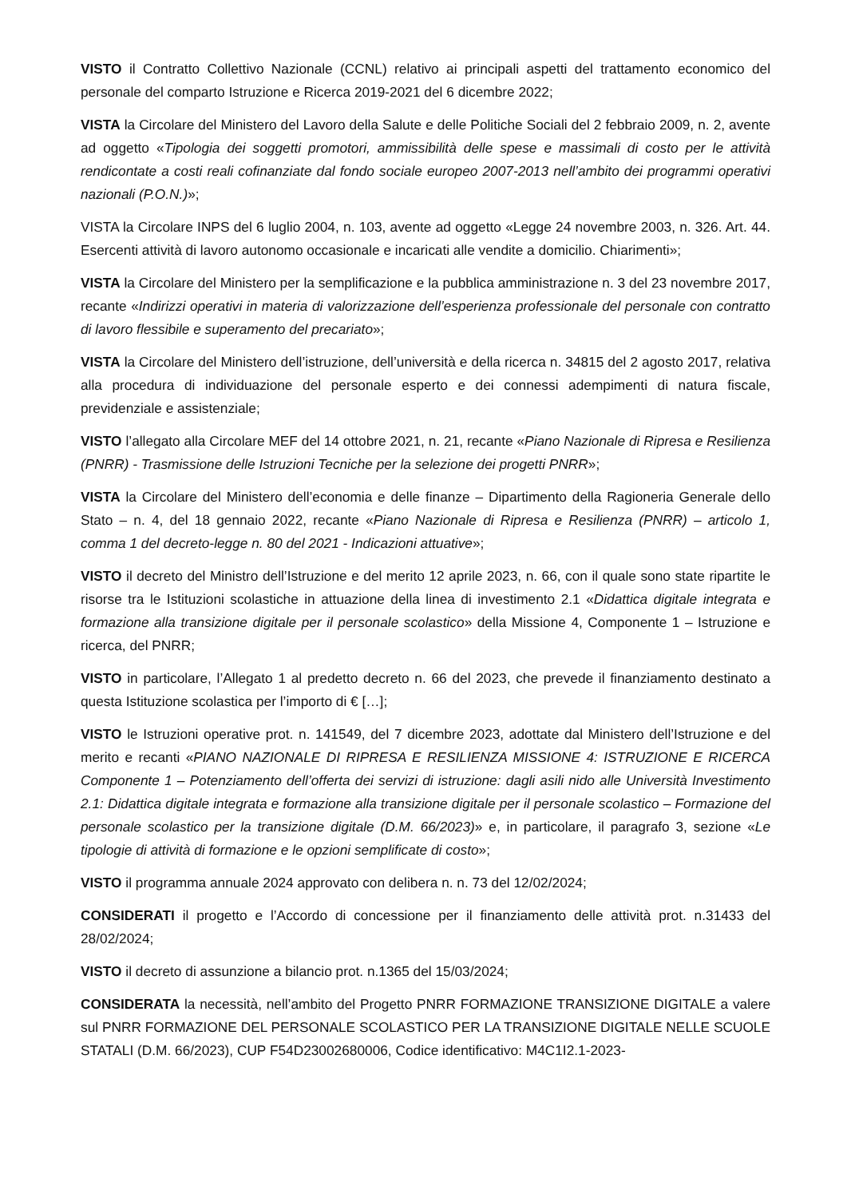VISTO il Contratto Collettivo Nazionale (CCNL) relativo ai principali aspetti del trattamento economico del personale del comparto Istruzione e Ricerca 2019-2021 del 6 dicembre 2022;
VISTA la Circolare del Ministero del Lavoro della Salute e delle Politiche Sociali del 2 febbraio 2009, n. 2, avente ad oggetto «Tipologia dei soggetti promotori, ammissibilità delle spese e massimali di costo per le attività rendicontate a costi reali cofinanziate dal fondo sociale europeo 2007-2013 nell’ambito dei programmi operativi nazionali (P.O.N.)»;
VISTA la Circolare INPS del 6 luglio 2004, n. 103, avente ad oggetto «Legge 24 novembre 2003, n. 326. Art. 44. Esercenti attività di lavoro autonomo occasionale e incaricati alle vendite a domicilio. Chiarimenti»;
VISTA la Circolare del Ministero per la semplificazione e la pubblica amministrazione n. 3 del 23 novembre 2017, recante «Indirizzi operativi in materia di valorizzazione dell’esperienza professionale del personale con contratto di lavoro flessibile e superamento del precariato»;
VISTA la Circolare del Ministero dell’istruzione, dell’università e della ricerca n. 34815 del 2 agosto 2017, relativa alla procedura di individuazione del personale esperto e dei connessi adempimenti di natura fiscale, previdenziale e assistenziale;
VISTO l’allegato alla Circolare MEF del 14 ottobre 2021, n. 21, recante «Piano Nazionale di Ripresa e Resilienza (PNRR) - Trasmissione delle Istruzioni Tecniche per la selezione dei progetti PNRR»;
VISTA la Circolare del Ministero dell’economia e delle finanze – Dipartimento della Ragioneria Generale dello Stato – n. 4, del 18 gennaio 2022, recante «Piano Nazionale di Ripresa e Resilienza (PNRR) – articolo 1, comma 1 del decreto-legge n. 80 del 2021 - Indicazioni attuative»;
VISTO il decreto del Ministro dell’Istruzione e del merito 12 aprile 2023, n. 66, con il quale sono state ripartite le risorse tra le Istituzioni scolastiche in attuazione della linea di investimento 2.1 «Didattica digitale integrata e formazione alla transizione digitale per il personale scolastico» della Missione 4, Componente 1 – Istruzione e ricerca, del PNRR;
VISTO in particolare, l’Allegato 1 al predetto decreto n. 66 del 2023, che prevede il finanziamento destinato a questa Istituzione scolastica per l’importo di € […];
VISTO le Istruzioni operative prot. n. 141549, del 7 dicembre 2023, adottate dal Ministero dell’Istruzione e del merito e recanti «PIANO NAZIONALE DI RIPRESA E RESILIENZA MISSIONE 4: ISTRUZIONE E RICERCA Componente 1 – Potenziamento dell’offerta dei servizi di istruzione: dagli asili nido alle Università Investimento 2.1: Didattica digitale integrata e formazione alla transizione digitale per il personale scolastico – Formazione del personale scolastico per la transizione digitale (D.M. 66/2023)» e, in particolare, il paragrafo 3, sezione «Le tipologie di attività di formazione e le opzioni semplificate di costo»;
VISTO il programma annuale 2024 approvato con delibera n. n. 73 del 12/02/2024;
CONSIDERATI il progetto e l’Accordo di concessione per il finanziamento delle attività prot. n.31433 del 28/02/2024;
VISTO il decreto di assunzione a bilancio prot. n.1365 del 15/03/2024;
CONSIDERATA la necessità, nell’ambito del Progetto PNRR FORMAZIONE TRANSIZIONE DIGITALE a valere sul PNRR FORMAZIONE DEL PERSONALE SCOLASTICO PER LA TRANSIZIONE DIGITALE NELLE SCUOLE STATALI (D.M. 66/2023), CUP F54D23002680006, Codice identificativo: M4C1I2.1-2023-